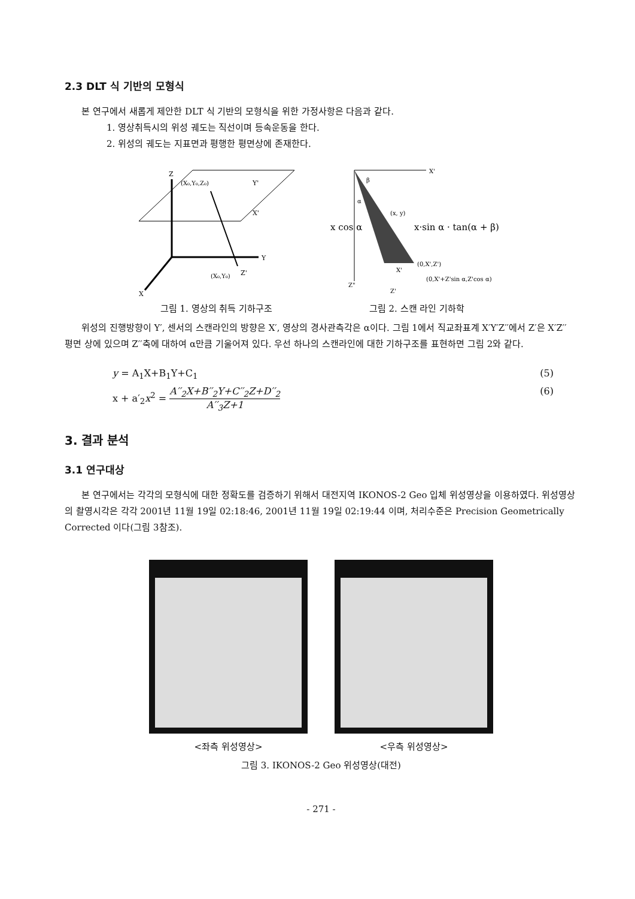2.3 DLT 식 기반의 모형식
본 연구에서 새롭게 제안한 DLT 식 기반의 모형식을 위한 가정사항은 다음과 같다.
1. 영상취득시의 위성 궤도는 직선이며 등속운동을 한다.
2. 위성의 궤도는 지표면과 평행한 평면상에 존재한다.
(X₀,Y₀,Z₀)
Y'
X'
Y
Z
X
Z'
(X₀,Y₀)
그림 1. 영상의 취득 기하구조
X'
x cos α
x·sin α · tan(α + β)
(0,X',Z')
(0,X'+Z'sin α,Z'cos α)
(x, y)
β
α
Z"
Z'
X'
그림 2. 스캔 라인 기하학
위성의 진행방향이 Y′, 센서의 스캔라인의 방향은 X′, 영상의 경사관측각은 α이다. 그림 1에서 직교좌표계 X′Y′Z′′에서 Z′은 X′Z′′ 평면 상에 있으며 Z′′축에 대하여 α만큼 기울어져 있다. 우선 하나의 스캔라인에 대한 기하구조를 표현하면 그림 2와 같다.
y = A<sub>1</sub>X+B<sub>1</sub>Y+C<sub>1</sub> (5)
x + a′<sub>2</sub>x<sup>2</sup> = A′′<sub>2</sub>X+B′′<sub>2</sub>Y+C′′<sub>2</sub>Z+D′′<sub>2</sub> A′′<sub>3</sub>Z+1 (6)
3. 결과 분석
3.1 연구대상
본 연구에서는 각각의 모형식에 대한 정확도를 검증하기 위해서 대전지역 IKONOS-2 Geo 입체 위성영상을 이용하였다. 위성영상의 촬영시각은 각각 2001년 11월 19일 02:18:46, 2001년 11월 19일 02:19:44 이며, 처리수준은 Precision Geometrically Corrected 이다(그림 3참조).
<좌측 위성영상> <우측 위성영상>
그림 3. IKONOS-2 Geo 위성영상(대전)
- 271 -